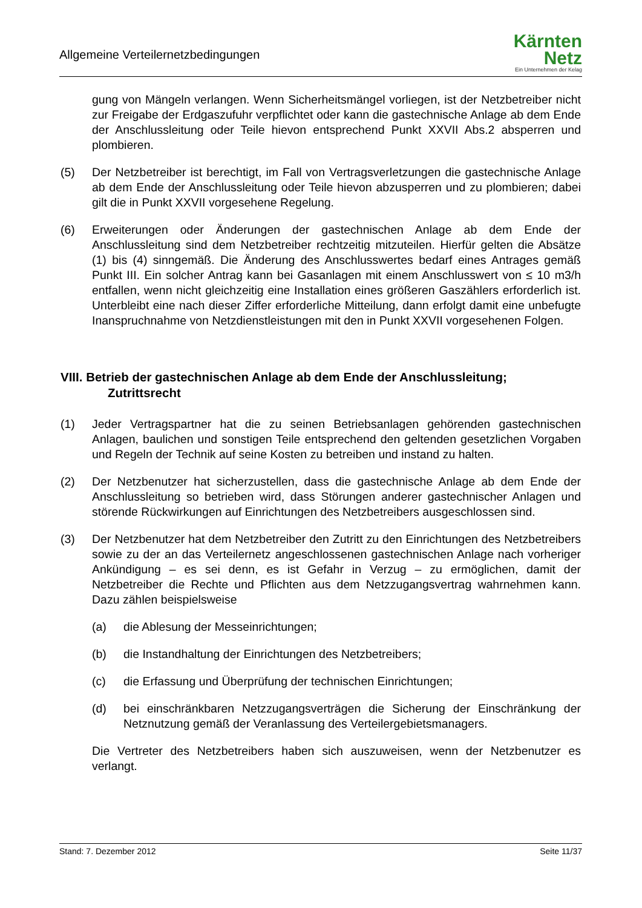Allgemeine Verteilernetzbedingungen
Kärnten
Netz
Ein Unternehmen der Kelag
gung von Mängeln verlangen. Wenn Sicherheitsmängel vorliegen, ist der Netzbetreiber nicht zur Freigabe der Erdgaszufuhr verpflichtet oder kann die gastechnische Anlage ab dem Ende der Anschlussleitung oder Teile hievon entsprechend Punkt XXVII Abs.2 absperren und plombieren.
(5) Der Netzbetreiber ist berechtigt, im Fall von Vertragsverletzungen die gastechnische Anlage ab dem Ende der Anschlussleitung oder Teile hievon abzusperren und zu plombieren; dabei gilt die in Punkt XXVII vorgesehene Regelung.
(6) Erweiterungen oder Änderungen der gastechnischen Anlage ab dem Ende der Anschlussleitung sind dem Netzbetreiber rechtzeitig mitzuteilen. Hierfür gelten die Absätze (1) bis (4) sinngemäß. Die Änderung des Anschlusswertes bedarf eines Antrages gemäß Punkt III. Ein solcher Antrag kann bei Gasanlagen mit einem Anschlusswert von ≤ 10 m3/h entfallen, wenn nicht gleichzeitig eine Installation eines größeren Gaszählers erforderlich ist. Unterbleibt eine nach dieser Ziffer erforderliche Mitteilung, dann erfolgt damit eine unbefugte Inanspruchnahme von Netzdienstleistungen mit den in Punkt XXVII vorgesehenen Folgen.
VIII. Betrieb der gastechnischen Anlage ab dem Ende der Anschlussleitung;
Zutrittsrecht
(1) Jeder Vertragspartner hat die zu seinen Betriebsanlagen gehörenden gastechnischen Anlagen, baulichen und sonstigen Teile entsprechend den geltenden gesetzlichen Vorgaben und Regeln der Technik auf seine Kosten zu betreiben und instand zu halten.
(2) Der Netzbenutzer hat sicherzustellen, dass die gastechnische Anlage ab dem Ende der Anschlussleitung so betrieben wird, dass Störungen anderer gastechnischer Anlagen und störende Rückwirkungen auf Einrichtungen des Netzbetreibers ausgeschlossen sind.
(3) Der Netzbenutzer hat dem Netzbetreiber den Zutritt zu den Einrichtungen des Netzbetreibers sowie zu der an das Verteilernetz angeschlossenen gastechnischen Anlage nach vorheriger Ankündigung – es sei denn, es ist Gefahr in Verzug – zu ermöglichen, damit der Netzbetreiber die Rechte und Pflichten aus dem Netzzugangsvertrag wahrnehmen kann. Dazu zählen beispielsweise
(a) die Ablesung der Messeinrichtungen;
(b) die Instandhaltung der Einrichtungen des Netzbetreibers;
(c) die Erfassung und Überprüfung der technischen Einrichtungen;
(d) bei einschränkbaren Netzzugangsverträgen die Sicherung der Einschränkung der Netznutzung gemäß der Veranlassung des Verteilergebietsmanagers.
Die Vertreter des Netzbetreibers haben sich auszuweisen, wenn der Netzbenutzer es verlangt.
Stand: 7. Dezember 2012 Seite 11/37